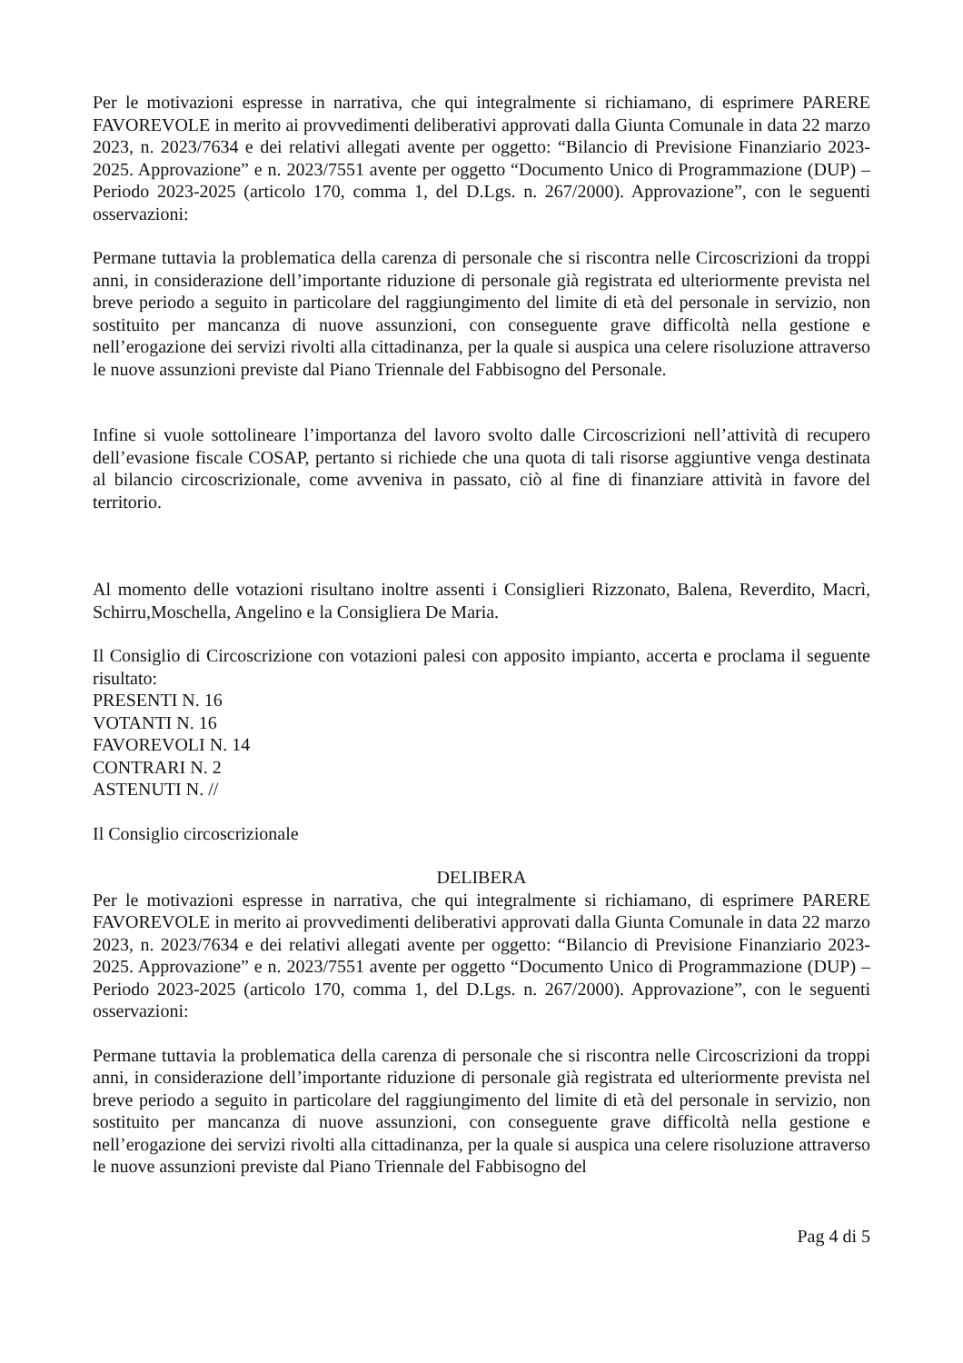Per le motivazioni espresse in narrativa, che qui integralmente si richiamano, di esprimere PARERE FAVOREVOLE in merito ai provvedimenti deliberativi approvati dalla Giunta Comunale in data 22 marzo 2023, n. 2023/7634 e dei relativi allegati avente per oggetto: “Bilancio di Previsione Finanziario 2023-2025. Approvazione” e n. 2023/7551 avente per oggetto “Documento Unico di Programmazione (DUP) – Periodo 2023-2025 (articolo 170, comma 1, del D.Lgs. n. 267/2000). Approvazione”, con le seguenti osservazioni:
Permane tuttavia la problematica della carenza di personale che si riscontra nelle Circoscrizioni da troppi anni, in considerazione dell’importante riduzione di personale già registrata ed ulteriormente prevista nel breve periodo a seguito in particolare del raggiungimento del limite di età del personale in servizio, non sostituito per mancanza di nuove assunzioni, con conseguente grave difficoltà nella gestione e nell’erogazione dei servizi rivolti alla cittadinanza, per la quale si auspica una celere risoluzione attraverso le nuove assunzioni previste dal Piano Triennale del Fabbisogno del Personale.
Infine si vuole sottolineare l’importanza del lavoro svolto dalle Circoscrizioni nell’attività di recupero dell’evasione fiscale COSAP, pertanto si richiede che una quota di tali risorse aggiuntive venga destinata al bilancio circoscrizionale, come avveniva in passato, ciò al fine di finanziare attività in favore del territorio.
Al momento delle votazioni risultano inoltre assenti i Consiglieri Rizzonato, Balena, Reverdito, Macrì, Schirru,Moschella, Angelino e la Consigliera De Maria.
Il Consiglio di Circoscrizione con votazioni palesi con apposito impianto, accerta e proclama il seguente risultato:
PRESENTI N. 16
VOTANTI N. 16
FAVOREVOLI N. 14
CONTRARI N. 2
ASTENUTI N. //
Il Consiglio circoscrizionale
DELIBERA
Per le motivazioni espresse in narrativa, che qui integralmente si richiamano, di esprimere PARERE FAVOREVOLE in merito ai provvedimenti deliberativi approvati dalla Giunta Comunale in data 22 marzo 2023, n. 2023/7634 e dei relativi allegati avente per oggetto: “Bilancio di Previsione Finanziario 2023-2025. Approvazione” e n. 2023/7551 avente per oggetto “Documento Unico di Programmazione (DUP) – Periodo 2023-2025 (articolo 170, comma 1, del D.Lgs. n. 267/2000). Approvazione”, con le seguenti osservazioni:
Permane tuttavia la problematica della carenza di personale che si riscontra nelle Circoscrizioni da troppi anni, in considerazione dell’importante riduzione di personale già registrata ed ulteriormente prevista nel breve periodo a seguito in particolare del raggiungimento del limite di età del personale in servizio, non sostituito per mancanza di nuove assunzioni, con conseguente grave difficoltà nella gestione e nell’erogazione dei servizi rivolti alla cittadinanza, per la quale si auspica una celere risoluzione attraverso le nuove assunzioni previste dal Piano Triennale del Fabbisogno del
Pag 4 di 5